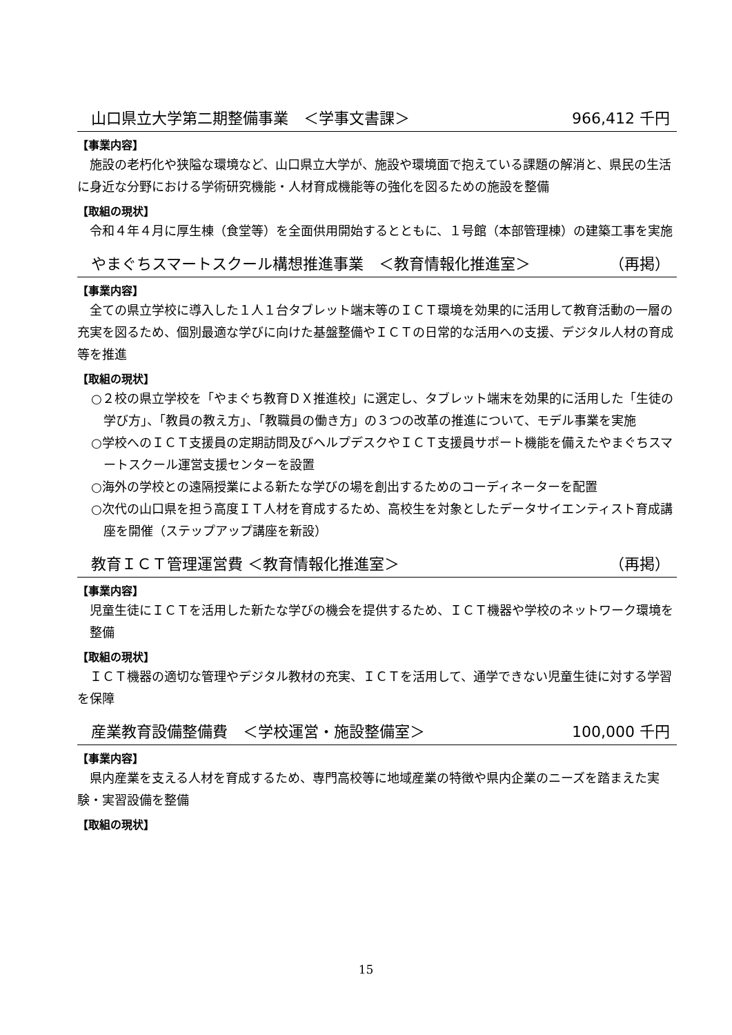山口県立大学第二期整備事業　＜学事文書課＞ 966,412 千円
【事業内容】
施設の老朽化や狭隘な環境など、山口県立大学が、施設や環境面で抱えている課題の解消と、県民の生活に身近な分野における学術研究機能・人材育成機能等の強化を図るための施設を整備
【取組の現状】
令和４年４月に厚生棟（食堂等）を全面供用開始するとともに、１号館（本部管理棟）の建築工事を実施
やまぐちスマートスクール構想推進事業　＜教育情報化推進室＞ （再掲）
【事業内容】
全ての県立学校に導入した１人１台タブレット端末等のＩＣＴ環境を効果的に活用して教育活動の一層の充実を図るため、個別最適な学びに向けた基盤整備やＩＣＴの日常的な活用への支援、デジタル人材の育成等を推進
【取組の現状】
○２校の県立学校を「やまぐち教育ＤＸ推進校」に選定し、タブレット端末を効果的に活用した「生徒の学び方」、「教員の教え方」、「教職員の働き方」の３つの改革の推進について、モデル事業を実施
○学校へのＩＣＴ支援員の定期訪問及びヘルプデスクやＩＣＴ支援員サポート機能を備えたやまぐちスマートスクール運営支援センターを設置
○海外の学校との遠隔授業による新たな学びの場を創出するためのコーディネーターを配置
○次代の山口県を担う高度ＩＴ人材を育成するため、高校生を対象としたデータサイエンティスト育成講座を開催（ステップアップ講座を新設）
教育ＩＣＴ管理運営費 ＜教育情報化推進室＞ （再掲）
【事業内容】
児童生徒にＩＣＴを活用した新たな学びの機会を提供するため、ＩＣＴ機器や学校のネットワーク環境を整備
【取組の現状】
ＩＣＴ機器の適切な管理やデジタル教材の充実、ＩＣＴを活用して、通学できない児童生徒に対する学習を保障
産業教育設備整備費　＜学校運営・施設整備室＞ 100,000 千円
【事業内容】
県内産業を支える人材を育成するため、専門高校等に地域産業の特徴や県内企業のニーズを踏まえた実験・実習設備を整備
【取組の現状】
15